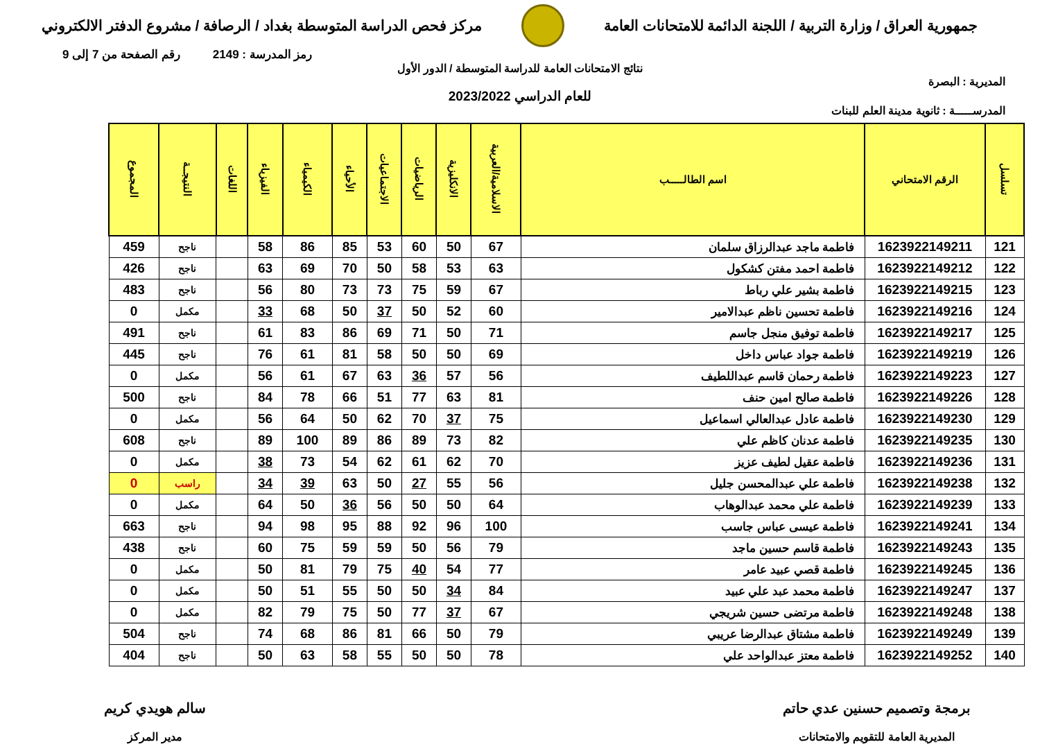جمهورية العراق / وزارة التربية / اللجنة الدائمة للامتحانات العامة
مركز فحص الدراسة المتوسطة بغداد / الرصافة / مشروع الدفتر الالكتروني
رمز المدرسة : 2149 رقم الصفحة من 7 إلى 9
نتائج الامتحانات العامة للدراسة المتوسطة / الدور الأول
المديرية : البصرة
للعام الدراسي 2023/2022
المدرســـــة : ثانوية مدينة العلم للبنات
| تسلسل | الرقم الامتحاني | اسم الطالـــــب | الاسلامية/العربية | الانكليزية | الرياضيات | الاجتماعيات | الأحياء | الكيمياء | الفيزياء | اللغات | النتيجــة | المجموع |
| --- | --- | --- | --- | --- | --- | --- | --- | --- | --- | --- | --- | --- |
| 121 | 1623922149211 | فاطمة ماجد عبدالرزاق سلمان | 67 | 50 | 60 | 53 | 85 | 86 | 58 | | ناجح | 459 |
| 122 | 1623922149212 | فاطمة احمد مفتن كشكول | 63 | 53 | 58 | 50 | 70 | 69 | 63 | | ناجح | 426 |
| 123 | 1623922149215 | فاطمة بشير علي رباط | 67 | 59 | 75 | 73 | 73 | 80 | 56 | | ناجح | 483 |
| 124 | 1623922149216 | فاطمة تحسين ناظم عبدالامير | 60 | 52 | 50 | 37 | 50 | 68 | 33 | | مكمل | 0 |
| 125 | 1623922149217 | فاطمة توفيق منجل جاسم | 71 | 50 | 71 | 69 | 86 | 83 | 61 | | ناجح | 491 |
| 126 | 1623922149219 | فاطمة جواد عباس داخل | 69 | 50 | 50 | 58 | 81 | 61 | 76 | | ناجح | 445 |
| 127 | 1623922149223 | فاطمة رحمان قاسم عبداللطيف | 56 | 57 | 36 | 63 | 67 | 61 | 56 | | مكمل | 0 |
| 128 | 1623922149226 | فاطمة صالح امين حنف | 81 | 63 | 77 | 51 | 66 | 78 | 84 | | ناجح | 500 |
| 129 | 1623922149230 | فاطمة عادل عبدالعالي اسماعيل | 75 | 37 | 70 | 62 | 50 | 64 | 56 | | مكمل | 0 |
| 130 | 1623922149235 | فاطمة عدنان كاظم علي | 82 | 73 | 89 | 86 | 89 | 100 | 89 | | ناجح | 608 |
| 131 | 1623922149236 | فاطمة عقيل لطيف عزيز | 70 | 62 | 61 | 62 | 54 | 73 | 38 | | مكمل | 0 |
| 132 | 1623922149238 | فاطمة علي عبدالمحسن جليل | 56 | 55 | 27 | 50 | 63 | 39 | 34 | | راسب | 0 |
| 133 | 1623922149239 | فاطمة علي محمد عبدالوهاب | 64 | 50 | 50 | 56 | 36 | 50 | 64 | | مكمل | 0 |
| 134 | 1623922149241 | فاطمة عيسى عباس جاسب | 100 | 96 | 92 | 88 | 95 | 98 | 94 | | ناجح | 663 |
| 135 | 1623922149243 | فاطمة قاسم حسين ماجد | 79 | 56 | 50 | 59 | 59 | 75 | 60 | | ناجح | 438 |
| 136 | 1623922149245 | فاطمة قصي عبيد عامر | 77 | 54 | 40 | 75 | 79 | 81 | 50 | | مكمل | 0 |
| 137 | 1623922149247 | فاطمة محمد عبد علي عبيد | 84 | 34 | 50 | 50 | 55 | 51 | 50 | | مكمل | 0 |
| 138 | 1623922149248 | فاطمة مرتضى حسين شريجي | 67 | 37 | 77 | 50 | 75 | 79 | 82 | | مكمل | 0 |
| 139 | 1623922149249 | فاطمة مشتاق عبدالرضا عريبي | 79 | 50 | 66 | 81 | 86 | 68 | 74 | | ناجح | 504 |
| 140 | 1623922149252 | فاطمة معتز عبدالواحد علي | 78 | 50 | 50 | 55 | 58 | 63 | 50 | | ناجح | 404 |
برمجة وتصميم حسنين عدي حاتم
المديرية العامة للتقويم والامتحانات
سالم هويدي كريم
مدير المركز